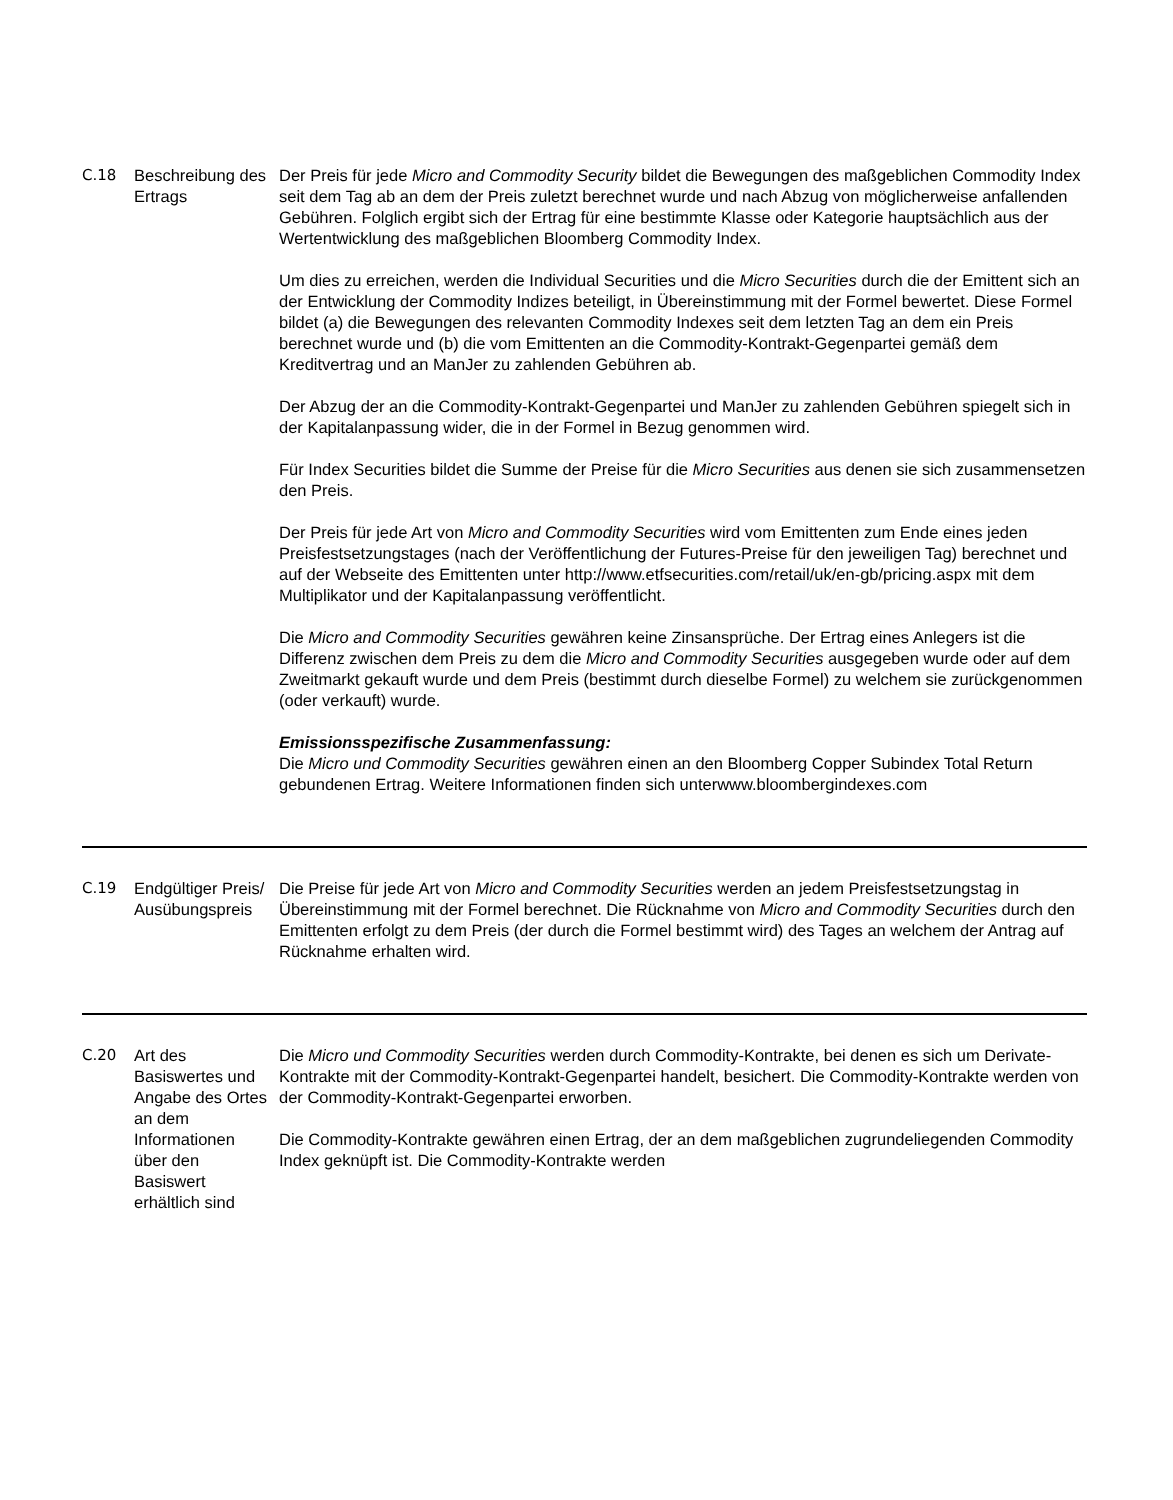| C.18 | Beschreibung des Ertrags | Der Preis für jede Micro and Commodity Security bildet die Bewegungen des maßgeblichen Commodity Index seit dem Tag ab an dem der Preis zuletzt berechnet wurde und nach Abzug von möglicherweise anfallenden Gebühren. Folglich ergibt sich der Ertrag für eine bestimmte Klasse oder Kategorie hauptsächlich aus der Wertentwicklung des maßgeblichen Bloomberg Commodity Index. Um dies zu erreichen, werden die Individual Securities und die Micro Securities durch die der Emittent sich an der Entwicklung der Commodity Indizes beteiligt, in Übereinstimmung mit der Formel bewertet. Diese Formel bildet (a) die Bewegungen des relevanten Commodity Indexes seit dem letzten Tag an dem ein Preis berechnet wurde und (b) die vom Emittenten an die Commodity-Kontrakt-Gegenpartei gemäß dem Kreditvertrag und an ManJer zu zahlenden Gebühren ab. Der Abzug der an die Commodity-Kontrakt-Gegenpartei und ManJer zu zahlenden Gebühren spiegelt sich in der Kapitalanpassung wider, die in der Formel in Bezug genommen wird. Für Index Securities bildet die Summe der Preise für die Micro Securities aus denen sie sich zusammensetzen den Preis. Der Preis für jede Art von Micro and Commodity Securities wird vom Emittenten zum Ende eines jeden Preisfestsetzungstages (nach der Veröffentlichung der Futures-Preise für den jeweiligen Tag) berechnet und auf der Webseite des Emittenten unter http://www.etfsecurities.com/retail/uk/en-gb/pricing.aspx mit dem Multiplikator und der Kapitalanpassung veröffentlicht. Die Micro and Commodity Securities gewähren keine Zinsansprüche. Der Ertrag eines Anlegers ist die Differenz zwischen dem Preis zu dem die Micro and Commodity Securities ausgegeben wurde oder auf dem Zweitmarkt gekauft wurde und dem Preis (bestimmt durch dieselbe Formel) zu welchem sie zurückgenommen (oder verkauft) wurde. Emissionsspezifische Zusammenfassung: Die Micro und Commodity Securities gewähren einen an den Bloomberg Copper Subindex Total Return gebundenen Ertrag. Weitere Informationen finden sich unterwww.bloombergindexes.com |
| C.19 | Endgültiger Preis/ Ausübungspreis | Die Preise für jede Art von Micro and Commodity Securities werden an jedem Preisfestsetzungstag in Übereinstimmung mit der Formel berechnet. Die Rücknahme von Micro and Commodity Securities durch den Emittenten erfolgt zu dem Preis (der durch die Formel bestimmt wird) des Tages an welchem der Antrag auf Rücknahme erhalten wird. |
| C.20 | Art des Basiswertes und Angabe des Ortes an dem Informationen über den Basiswert erhältlich sind | Die Micro und Commodity Securities werden durch Commodity-Kontrakte, bei denen es sich um Derivate-Kontrakte mit der Commodity-Kontrakt-Gegenpartei handelt, besichert. Die Commodity-Kontrakte werden von der Commodity-Kontrakt-Gegenpartei erworben. Die Commodity-Kontrakte gewähren einen Ertrag, der an dem maßgeblichen zugrundeliegenden Commodity Index geknüpft ist. Die Commodity-Kontrakte werden |